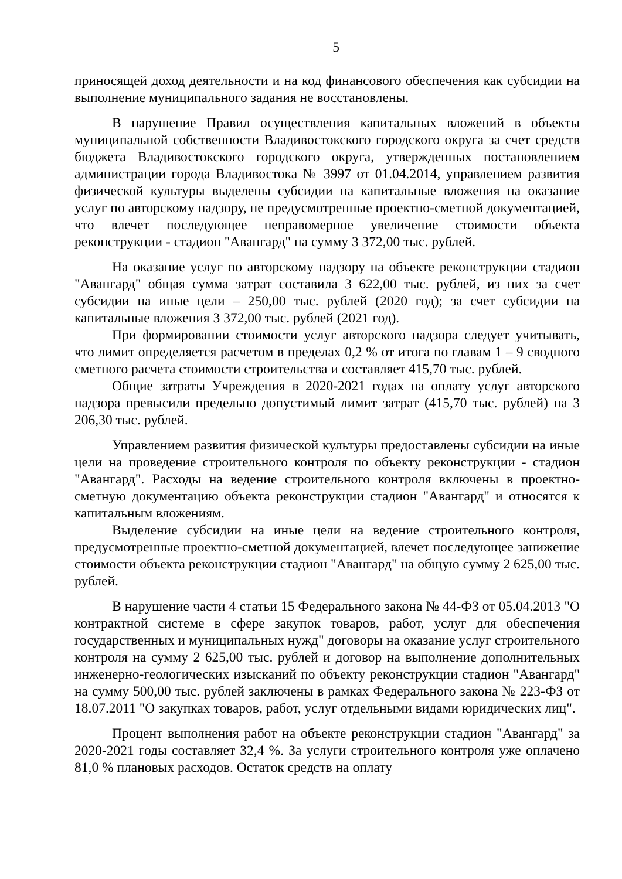5
приносящей доход деятельности и на код финансового обеспечения как субсидии на выполнение муниципального задания не восстановлены.
В нарушение Правил осуществления капитальных вложений в объекты муниципальной собственности Владивостокского городского округа за счет средств бюджета Владивостокского городского округа, утвержденных постановлением администрации города Владивостока № 3997 от 01.04.2014, управлением развития физической культуры выделены субсидии на капитальные вложения на оказание услуг по авторскому надзору, не предусмотренные проектно-сметной документацией, что влечет последующее неправомерное увеличение стоимости объекта реконструкции - стадион "Авангард" на сумму 3 372,00 тыс. рублей.
На оказание услуг по авторскому надзору на объекте реконструкции стадион "Авангард" общая сумма затрат составила 3 622,00 тыс. рублей, из них за счет субсидии на иные цели – 250,00 тыс. рублей (2020 год); за счет субсидии на капитальные вложения 3 372,00 тыс. рублей (2021 год).
При формировании стоимости услуг авторского надзора следует учитывать, что лимит определяется расчетом в пределах 0,2 % от итога по главам 1 – 9 сводного сметного расчета стоимости строительства и составляет 415,70 тыс. рублей.
Общие затраты Учреждения в 2020-2021 годах на оплату услуг авторского надзора превысили предельно допустимый лимит затрат (415,70 тыс. рублей) на 3 206,30 тыс. рублей.
Управлением развития физической культуры предоставлены субсидии на иные цели на проведение строительного контроля по объекту реконструкции - стадион "Авангард". Расходы на ведение строительного контроля включены в проектно-сметную документацию объекта реконструкции стадион "Авангард" и относятся к капитальным вложениям.
Выделение субсидии на иные цели на ведение строительного контроля, предусмотренные проектно-сметной документацией, влечет последующее занижение стоимости объекта реконструкции стадион "Авангард" на общую сумму 2 625,00 тыс. рублей.
В нарушение части 4 статьи 15 Федерального закона № 44-ФЗ от 05.04.2013 "О контрактной системе в сфере закупок товаров, работ, услуг для обеспечения государственных и муниципальных нужд" договоры на оказание услуг строительного контроля на сумму 2 625,00 тыс. рублей и договор на выполнение дополнительных инженерно-геологических изысканий по объекту реконструкции стадион "Авангард" на сумму 500,00 тыс. рублей заключены в рамках Федерального закона № 223-ФЗ от 18.07.2011 "О закупках товаров, работ, услуг отдельными видами юридических лиц".
Процент выполнения работ на объекте реконструкции стадион "Авангард" за 2020-2021 годы составляет 32,4 %. За услуги строительного контроля уже оплачено 81,0 % плановых расходов. Остаток средств на оплату